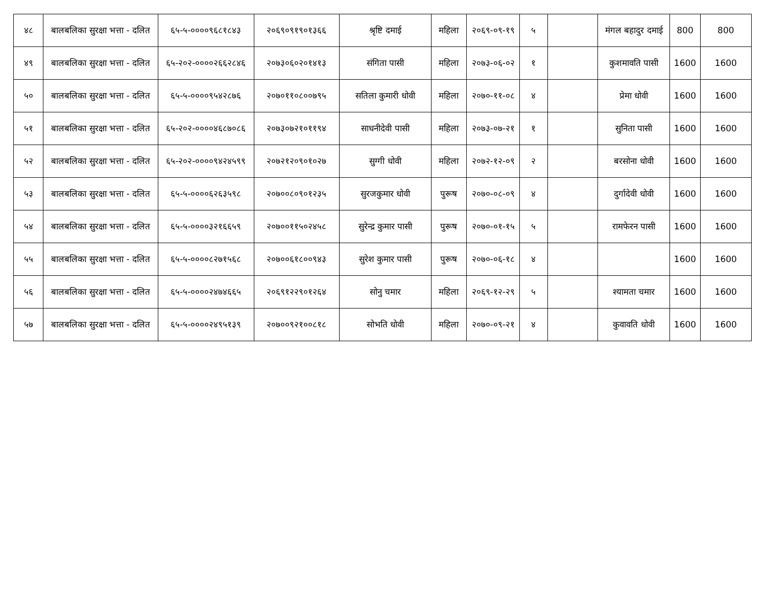| ४८ | बालबलिका सुरक्षा भत्ता - दलित | ६५-५-००००९६८१८४३ | २०६९०९१९०१३६६ | श्रृष्टि दमाई | महिला | २०६९-०९-१९ | ५ | | मंगल बहादुर दमाई | 800 | 800 |
| ४९ | बालबलिका सुरक्षा भत्ता - दलित | ६५-२०२-००००२६६२८४६ | २०७३०६०२०१४१३ | संगिता पासी | महिला | २०७३-०६-०२ | १ | | कुशमावति पासी | 1600 | 1600 |
| ५० | बालबलिका सुरक्षा भत्ता - दलित | ६५-५-००००९५४२८७६ | २०७०११०८००७९५ | सतिला कुमारी धोवी | महिला | २०७०-११-०८ | ४ | | प्रेमा धोवी | 1600 | 1600 |
| ५१ | बालबलिका सुरक्षा भत्ता - दलित | ६५-२०२-००००४६८७०८६ | २०७३०७२१०११९४ | साधनीदेवी पासी | महिला | २०७३-०७-२१ | १ | | सुनिता पासी | 1600 | 1600 |
| ५२ | बालबलिका सुरक्षा भत्ता - दलित | ६५-२०२-००००९४२४५९९ | २०७२१२०९०१०२७ | सुग्गी धोवी | महिला | २०७२-१२-०९ | २ | | बरसोना धोवी | 1600 | 1600 |
| ५३ | बालबलिका सुरक्षा भत्ता - दलित | ६५-५-००००६२६३५९८ | २०७००८०९०१२३५ | सुरजकुमार धोवी | पुरूष | २०७०-०८-०९ | ४ | | दुर्गादेवी धोवी | 1600 | 1600 |
| ५४ | बालबलिका सुरक्षा भत्ता - दलित | ६५-५-००००३२१६६५९ | २०७००११५०२४५८ | सुरेन्द्र कुमार पासी | पुरूष | २०७०-०१-१५ | ५ | | रामफेरन पासी | 1600 | 1600 |
| ५५ | बालबलिका सुरक्षा भत्ता - दलित | ६५-५-००००८२७१५६८ | २०७००६१८००९४३ | सुरेश कुमार पासी | पुरूष | २०७०-०६-१८ | ४ | | | 1600 | 1600 |
| ५६ | बालबलिका सुरक्षा भत्ता - दलित | ६५-५-००००२४७४६६५ | २०६९१२२९०१२६४ | सोनु चमार | महिला | २०६९-१२-२९ | ५ | | श्यामता चमार | 1600 | 1600 |
| ५७ | बालबलिका सुरक्षा भत्ता - दलित | ६५-५-००००२४९५१३९ | २०७००९२१००८१८ | सोभति धाेवी | महिला | २०७०-०९-२१ | ४ | | कुवावति धोवी | 1600 | 1600 |